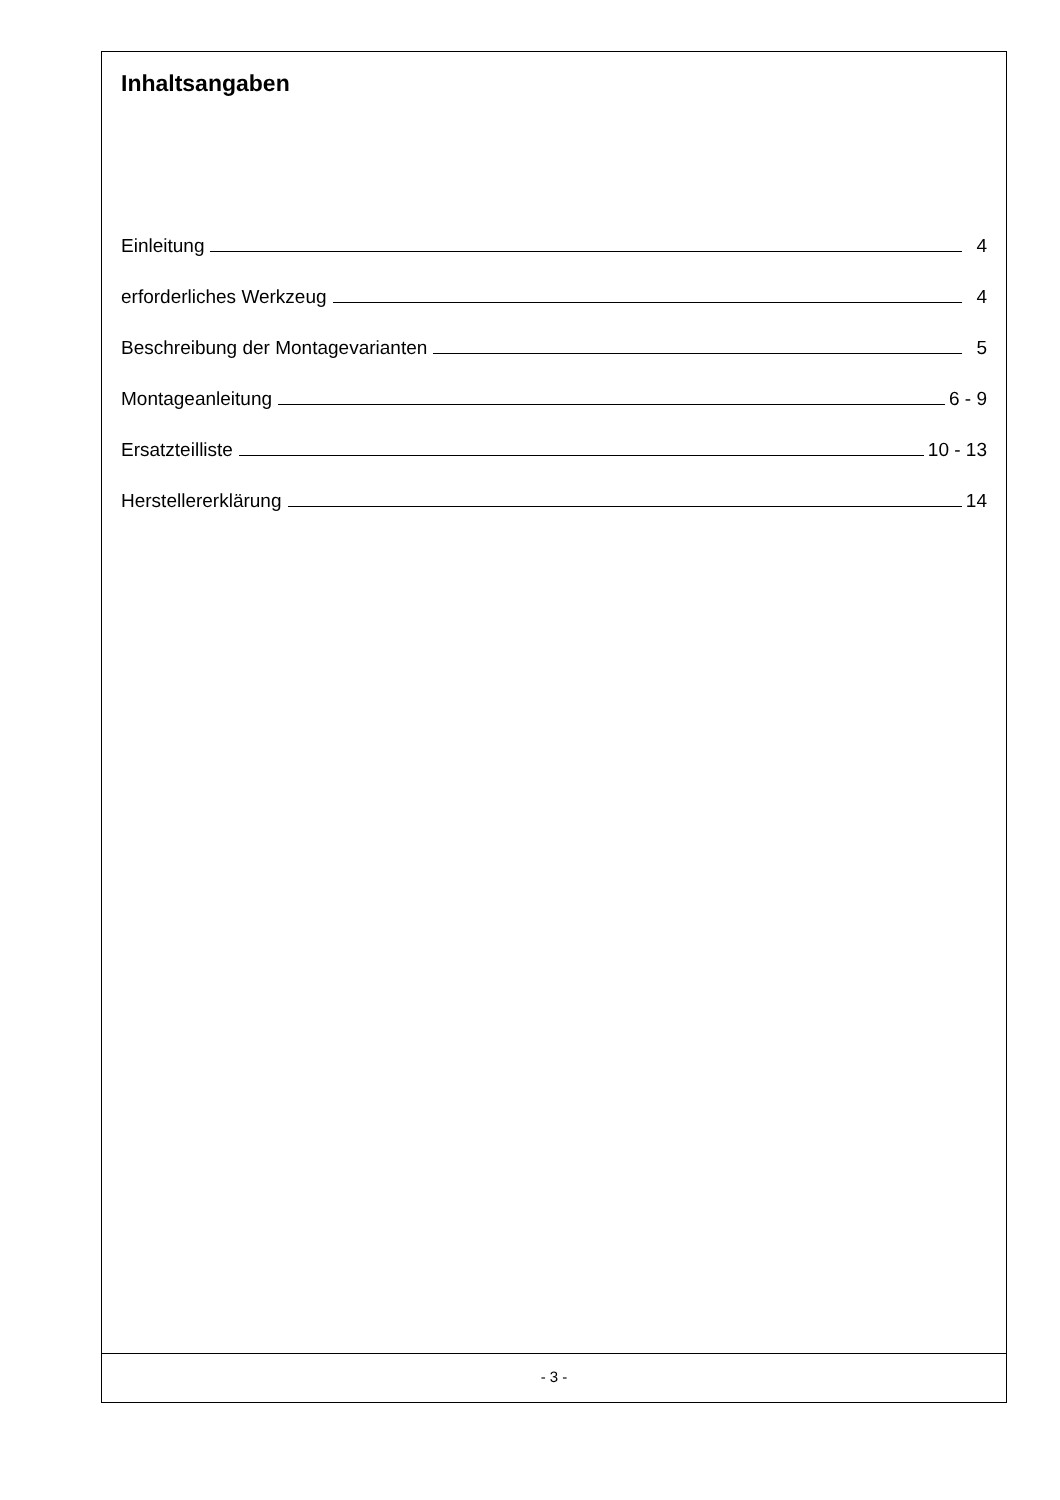Inhaltsangaben
Einleitung 4
erforderliches Werkzeug 4
Beschreibung der Montagevarianten 5
Montageanleitung 6 - 9
Ersatzteilliste 10 - 13
Herstellererklärung 14
- 3 -